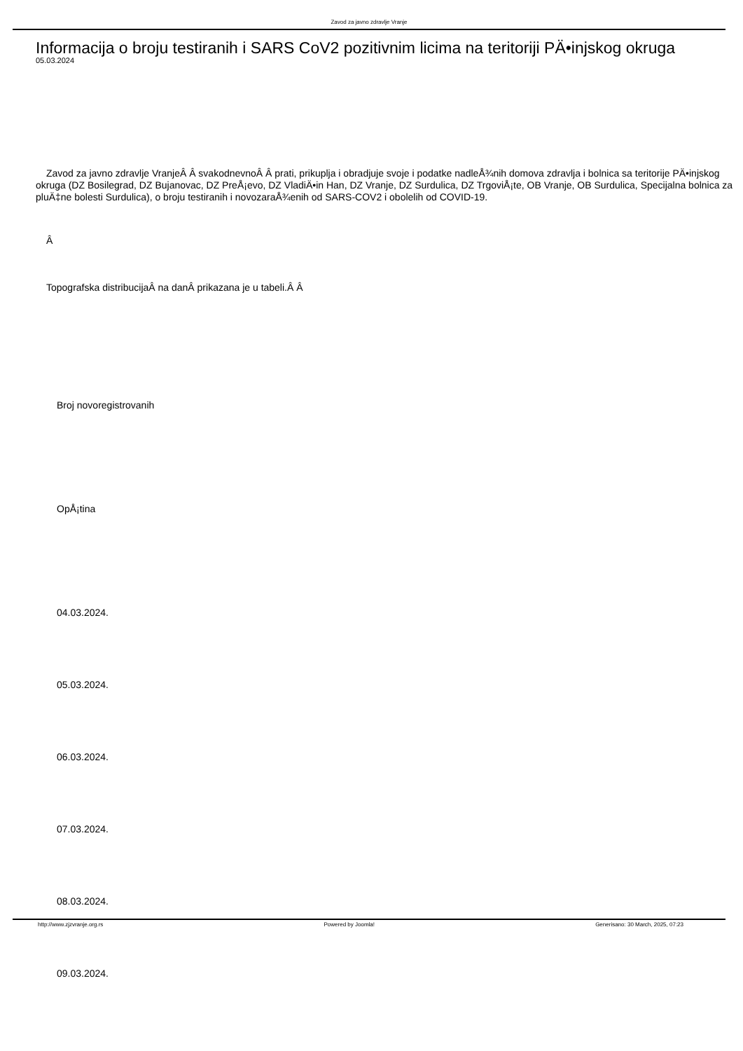Zavod za javno zdravlje Vranje
Informacija o broju testiranih i SARS CoV2 pozitivnim licima na teritoriji PÄ•injskog okruga
05.03.2024
Zavod za javno zdravlje VranjeÂ Â svakodnevnoÂ Â prati, prikuplja i obradjuje svoje i podatke nadleÅ¾nih domova zdravlja i bolnica sa teritorije PÄ•injskog okruga (DZ Bosilegrad, DZ Bujanovac, DZ PreÅ¡evo, DZ VladiÄ•in Han, DZ Vranje, DZ Surdulica, DZ TrgoviÅ¡te, OB Vranje, OB Surdulica, Specijalna bolnica za pluÄ‡ne bolesti Surdulica), o broju testiranih i novozaraÅ¾enih od SARS-COV2 i obolelih od COVID-19.
Â
Topografska distribucijaÂ na danÂ prikazana je u tabeli.Â Â
Broj novoregistrovanih
OpÅ¡tina
04.03.2024.
05.03.2024.
06.03.2024.
07.03.2024.
08.03.2024.
09.03.2024.
http://www.zjzvranje.org.rs Powered by Joomla! Generisano: 30 March, 2025, 07:23